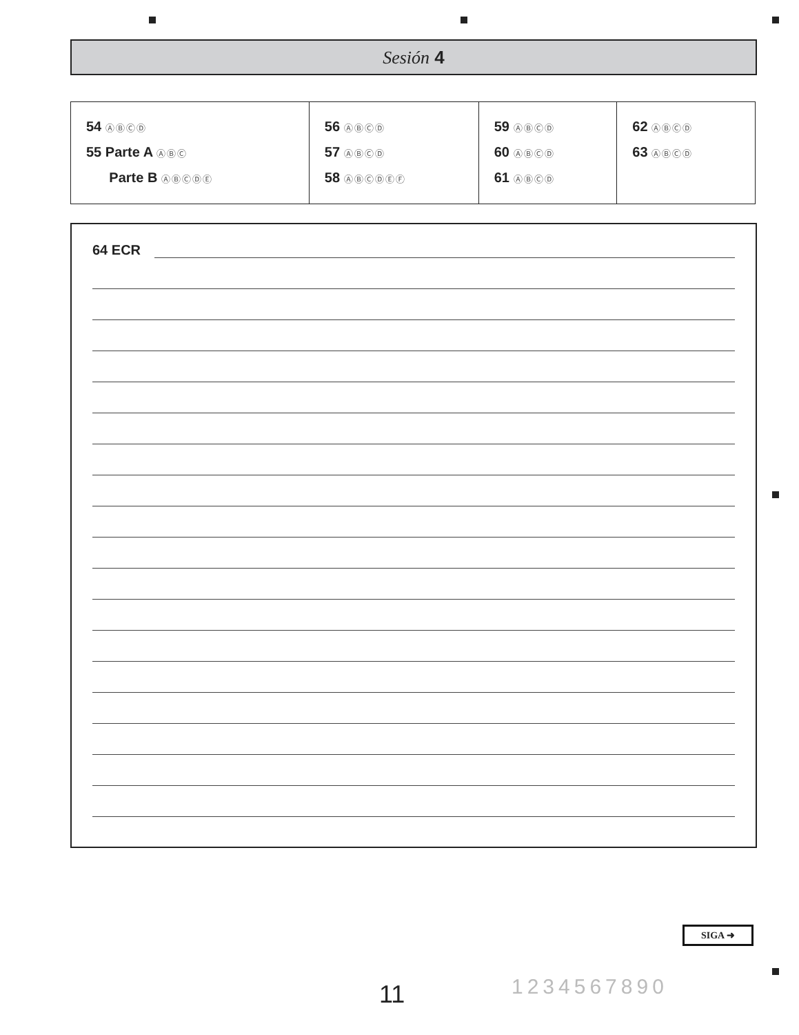Sesión 4
| 54 ⒶⒷⒸⒹ 55 Parte A ⒶⒷⒸ Parte B ⒶⒷⒸⒹⒺ | 56 ⒶⒷⒸⒹ 57 ⒶⒷⒸⒹ 58 ⒶⒷⒸⒹⒺⒻ | 59 ⒶⒷⒸⒹ 60 ⒶⒷⒸⒹ 61 ⒶⒷⒸⒹ | 62 ⒶⒷⒸⒹ 63 ⒶⒷⒸⒹ |
64 ECR
SIGA ➜
11 1234567890